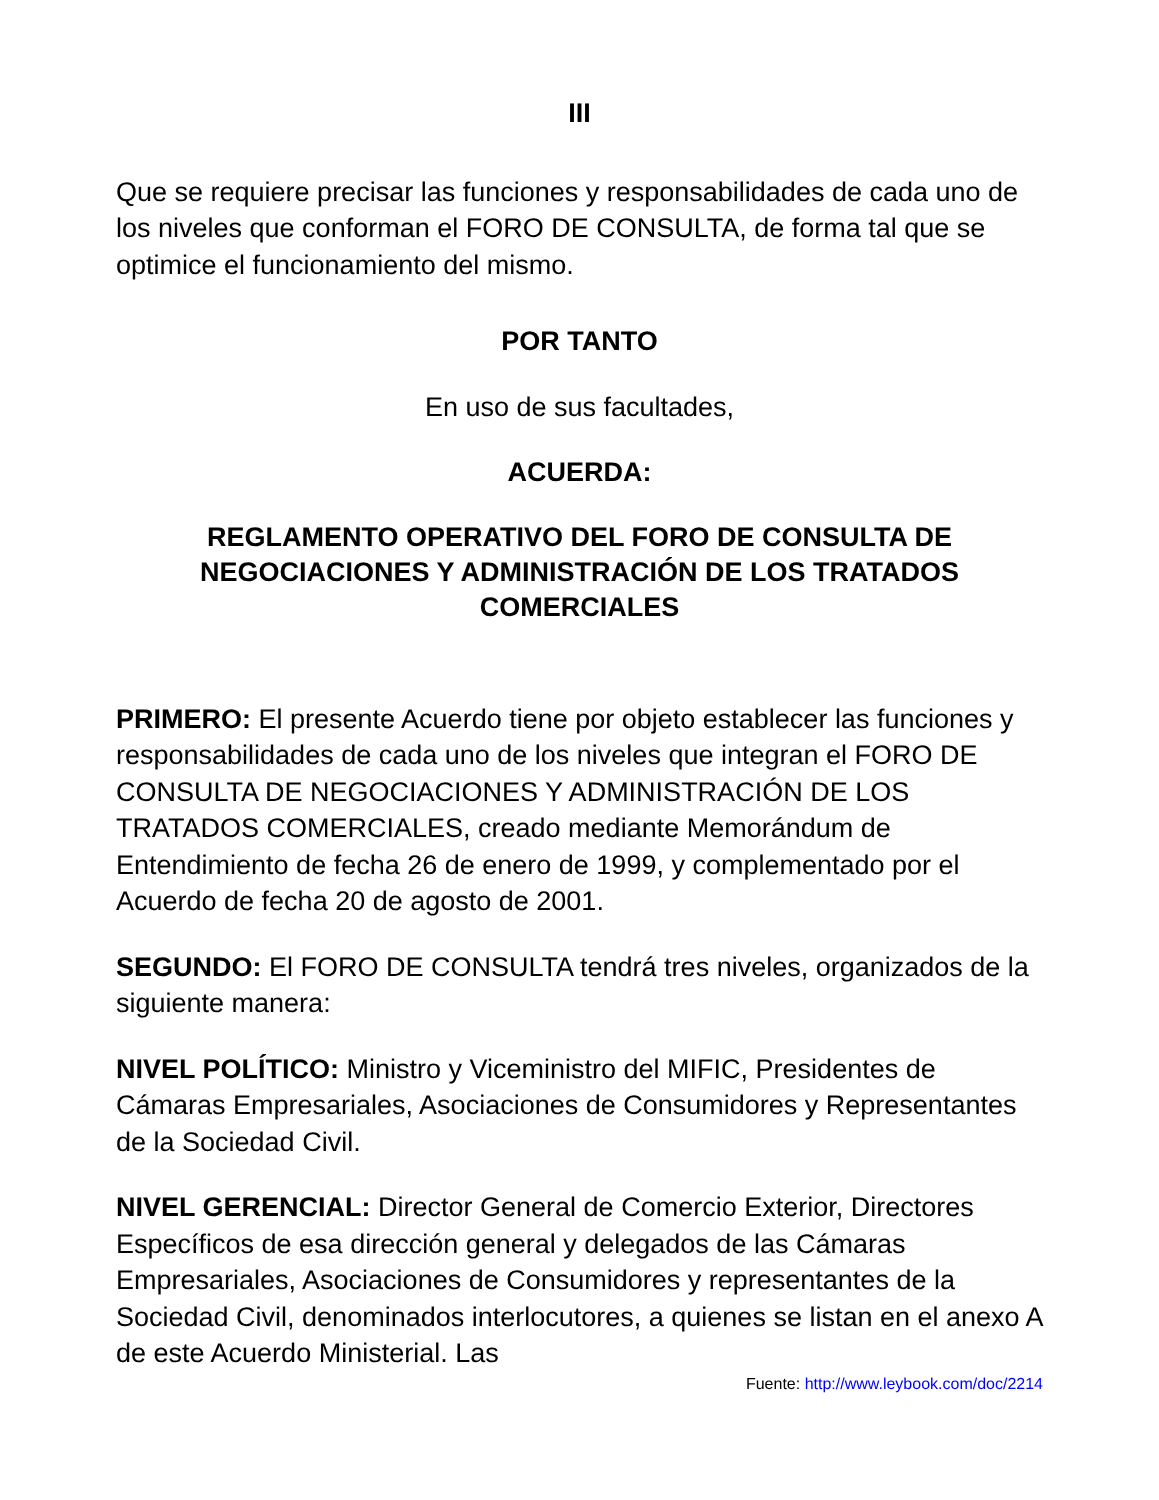III
Que se requiere precisar las funciones y responsabilidades de cada uno de los niveles que conforman el FORO DE CONSULTA, de forma tal que se optimice el funcionamiento del mismo.
POR TANTO
En uso de sus facultades,
ACUERDA:
REGLAMENTO OPERATIVO DEL FORO DE CONSULTA DE NEGOCIACIONES Y ADMINISTRACIÓN DE LOS TRATADOS COMERCIALES
PRIMERO: El presente Acuerdo tiene por objeto establecer las funciones y responsabilidades de cada uno de los niveles que integran el FORO DE CONSULTA DE NEGOCIACIONES Y ADMINISTRACIÓN DE LOS TRATADOS COMERCIALES, creado mediante Memorándum de Entendimiento de fecha 26 de enero de 1999, y complementado por el Acuerdo de fecha 20 de agosto de 2001.
SEGUNDO: El FORO DE CONSULTA tendrá tres niveles, organizados de la siguiente manera:
NIVEL POLÍTICO: Ministro y Viceministro del MIFIC, Presidentes de Cámaras Empresariales, Asociaciones de Consumidores y Representantes de la Sociedad Civil.
NIVEL GERENCIAL: Director General de Comercio Exterior, Directores Específicos de esa dirección general y delegados de las Cámaras Empresariales, Asociaciones de Consumidores y representantes de la Sociedad Civil, denominados interlocutores, a quienes se listan en el anexo A de este Acuerdo Ministerial. Las
Fuente: http://www.leybook.com/doc/2214